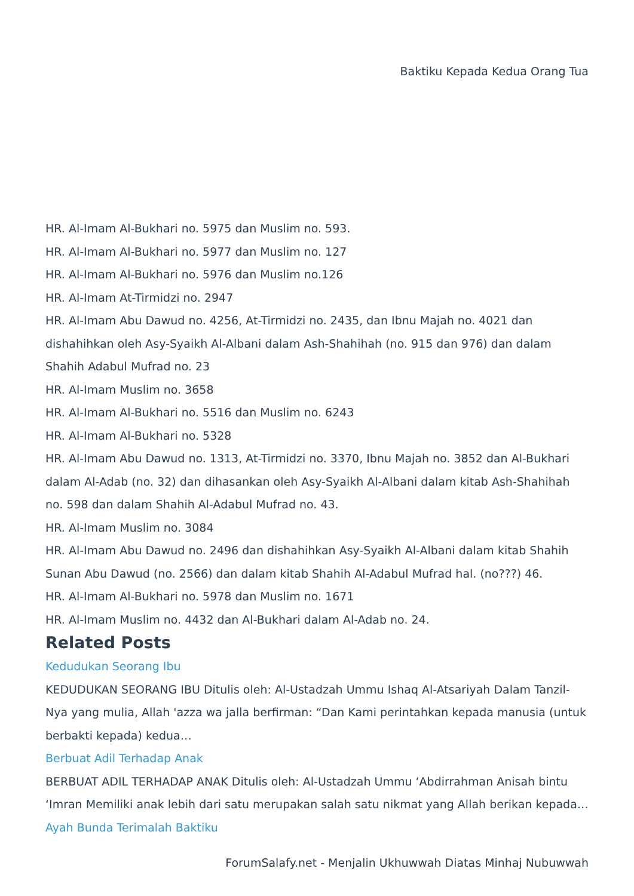Baktiku Kepada Kedua Orang Tua
HR. Al-Imam Al-Bukhari no. 5975 dan Muslim no. 593.
HR. Al-Imam Al-Bukhari no. 5977 dan Muslim no. 127
HR. Al-Imam Al-Bukhari no. 5976 dan Muslim no.126
HR. Al-Imam At-Tirmidzi no. 2947
HR. Al-Imam Abu Dawud no. 4256, At-Tirmidzi no. 2435, dan Ibnu Majah no. 4021 dan dishahihkan oleh Asy-Syaikh Al-Albani dalam Ash-Shahihah (no. 915 dan 976) dan dalam Shahih Adabul Mufrad no. 23
HR. Al-Imam Muslim no. 3658
HR. Al-Imam Al-Bukhari no. 5516 dan Muslim no. 6243
HR. Al-Imam Al-Bukhari no. 5328
HR. Al-Imam Abu Dawud no. 1313, At-Tirmidzi no. 3370, Ibnu Majah no. 3852 dan Al-Bukhari dalam Al-Adab (no. 32) dan dihasankan oleh Asy-Syaikh Al-Albani dalam kitab Ash-Shahihah no. 598 dan dalam Shahih Al-Adabul Mufrad no. 43.
HR. Al-Imam Muslim no. 3084
HR. Al-Imam Abu Dawud no. 2496 dan dishahihkan Asy-Syaikh Al-Albani dalam kitab Shahih Sunan Abu Dawud (no. 2566) dan dalam kitab Shahih Al-Adabul Mufrad hal. (no???) 46.
HR. Al-Imam Al-Bukhari no. 5978 dan Muslim no. 1671
HR. Al-Imam Muslim no. 4432 dan Al-Bukhari dalam Al-Adab no. 24.
Related Posts
Kedudukan Seorang Ibu
KEDUDUKAN SEORANG IBU Ditulis oleh: Al-Ustadzah Ummu Ishaq Al-Atsariyah Dalam Tanzil-Nya yang mulia, Allah 'azza wa jalla berfirman: “Dan Kami perintahkan kepada manusia (untuk berbakti kepada) kedua…
Berbuat Adil Terhadap Anak
BERBUAT ADIL TERHADAP ANAK Ditulis oleh: Al-Ustadzah Ummu ‘Abdirrahman Anisah bintu ‘Imran Memiliki anak lebih dari satu merupakan salah satu nikmat yang Allah berikan kepada…
Ayah Bunda Terimalah Baktiku
ForumSalafy.net - Menjalin Ukhuwwah Diatas Minhaj Nubuwwah